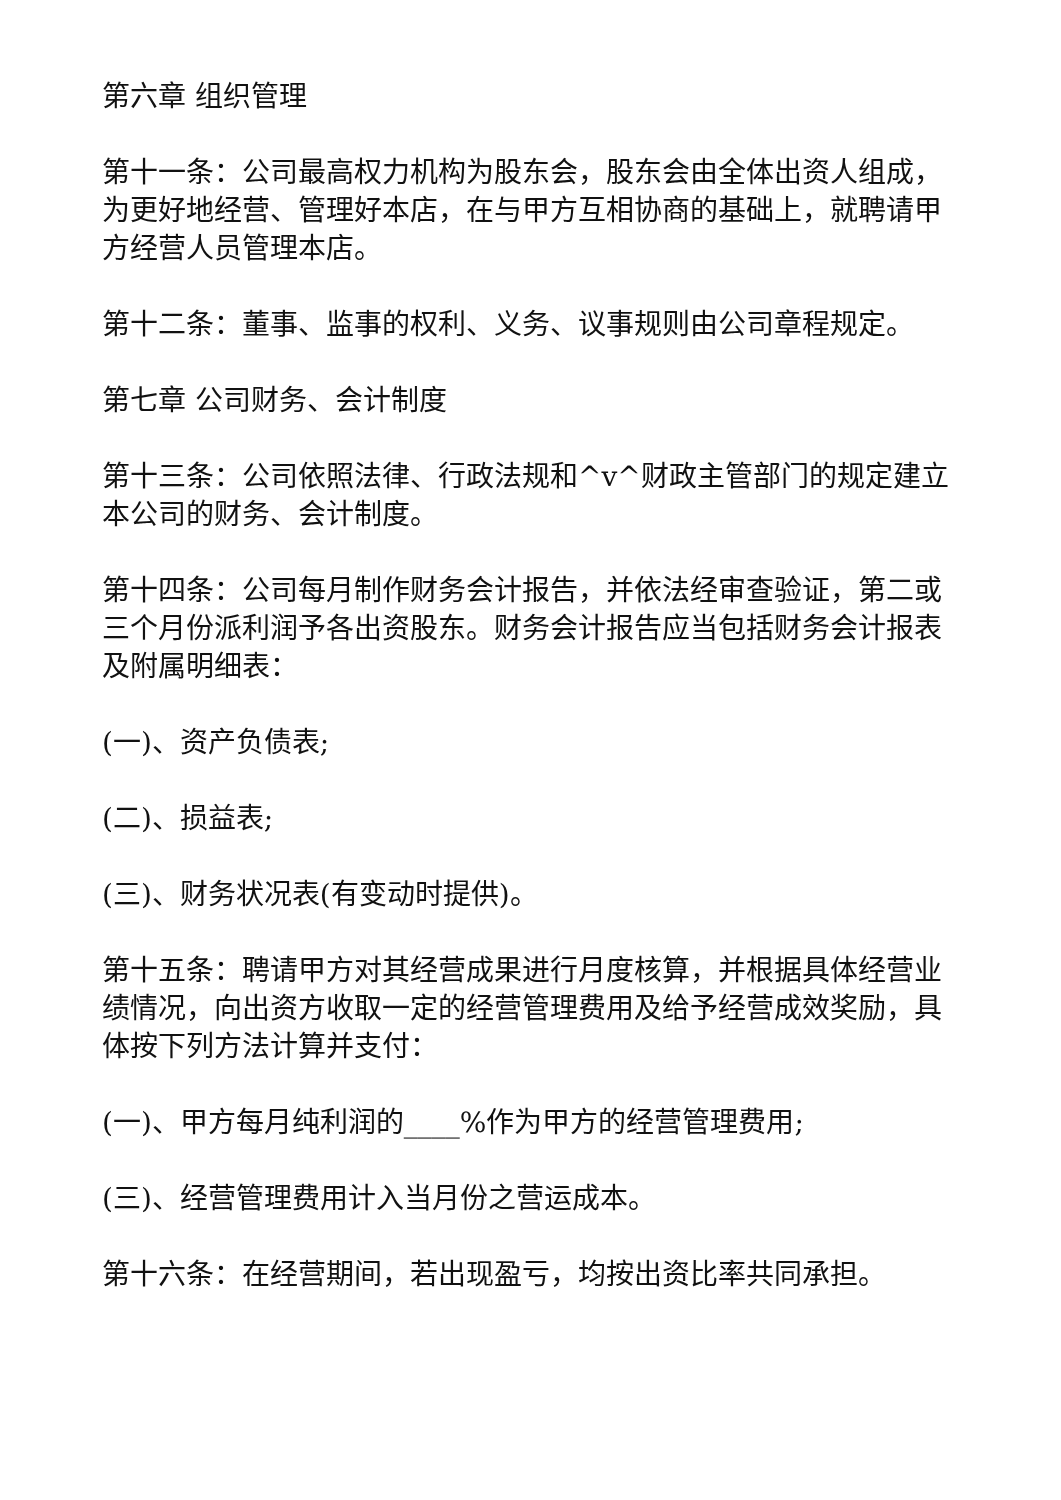第六章 组织管理
第十一条：公司最高权力机构为股东会，股东会由全体出资人组成，为更好地经营、管理好本店，在与甲方互相协商的基础上，就聘请甲方经营人员管理本店。
第十二条：董事、监事的权利、义务、议事规则由公司章程规定。
第七章 公司财务、会计制度
第十三条：公司依照法律、行政法规和^v^财政主管部门的规定建立本公司的财务、会计制度。
第十四条：公司每月制作财务会计报告，并依法经审查验证，第二或三个月份派利润予各出资股东。财务会计报告应当包括财务会计报表及附属明细表：
(一)、资产负债表;
(二)、损益表;
(三)、财务状况表(有变动时提供)。
第十五条：聘请甲方对其经营成果进行月度核算，并根据具体经营业绩情况，向出资方收取一定的经营管理费用及给予经营成效奖励，具体按下列方法计算并支付：
(一)、甲方每月纯利润的____%作为甲方的经营管理费用;
(三)、经营管理费用计入当月份之营运成本。
第十六条：在经营期间，若出现盈亏，均按出资比率共同承担。